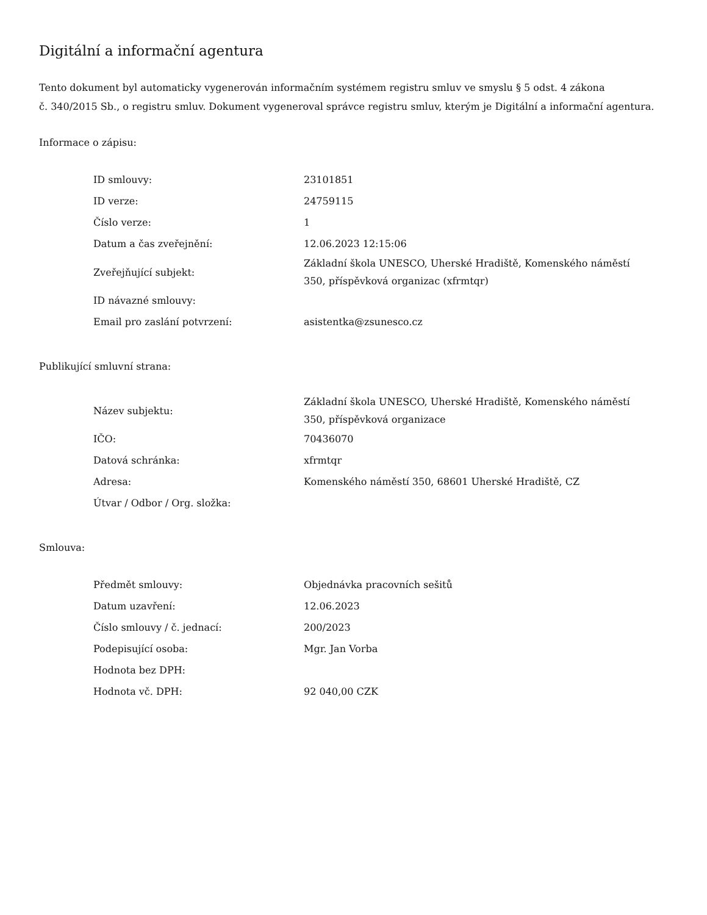Digitální a informační agentura
Tento dokument byl automaticky vygenerován informačním systémem registru smluv ve smyslu § 5 odst. 4 zákona
č. 340/2015 Sb., o registru smluv. Dokument vygeneroval správce registru smluv, kterým je Digitální a informační agentura.
Informace o zápisu:
| ID smlouvy: | 23101851 |
| ID verze: | 24759115 |
| Číslo verze: | 1 |
| Datum a čas zveřejnění: | 12.06.2023 12:15:06 |
| Zveřejňující subjekt: | Základní škola UNESCO, Uherské Hradiště, Komenského náměstí 350, příspěvková organizac (xfrmtqr) |
| ID návazné smlouvy: | |
| Email pro zaslání potvrzení: | asistentka@zsunesco.cz |
Publikující smluvní strana:
| Název subjektu: | Základní škola UNESCO, Uherské Hradiště, Komenského náměstí 350, příspěvková organizace |
| IČO: | 70436070 |
| Datová schránka: | xfrmtqr |
| Adresa: | Komenského náměstí 350, 68601 Uherské Hradiště, CZ |
| Útvar / Odbor / Org. složka: | |
Smlouva:
| Předmět smlouvy: | Objednávka pracovních sešitů |
| Datum uzavření: | 12.06.2023 |
| Číslo smlouvy / č. jednací: | 200/2023 |
| Podepisující osoba: | Mgr. Jan Vorba |
| Hodnota bez DPH: | |
| Hodnota vč. DPH: | 92 040,00 CZK |